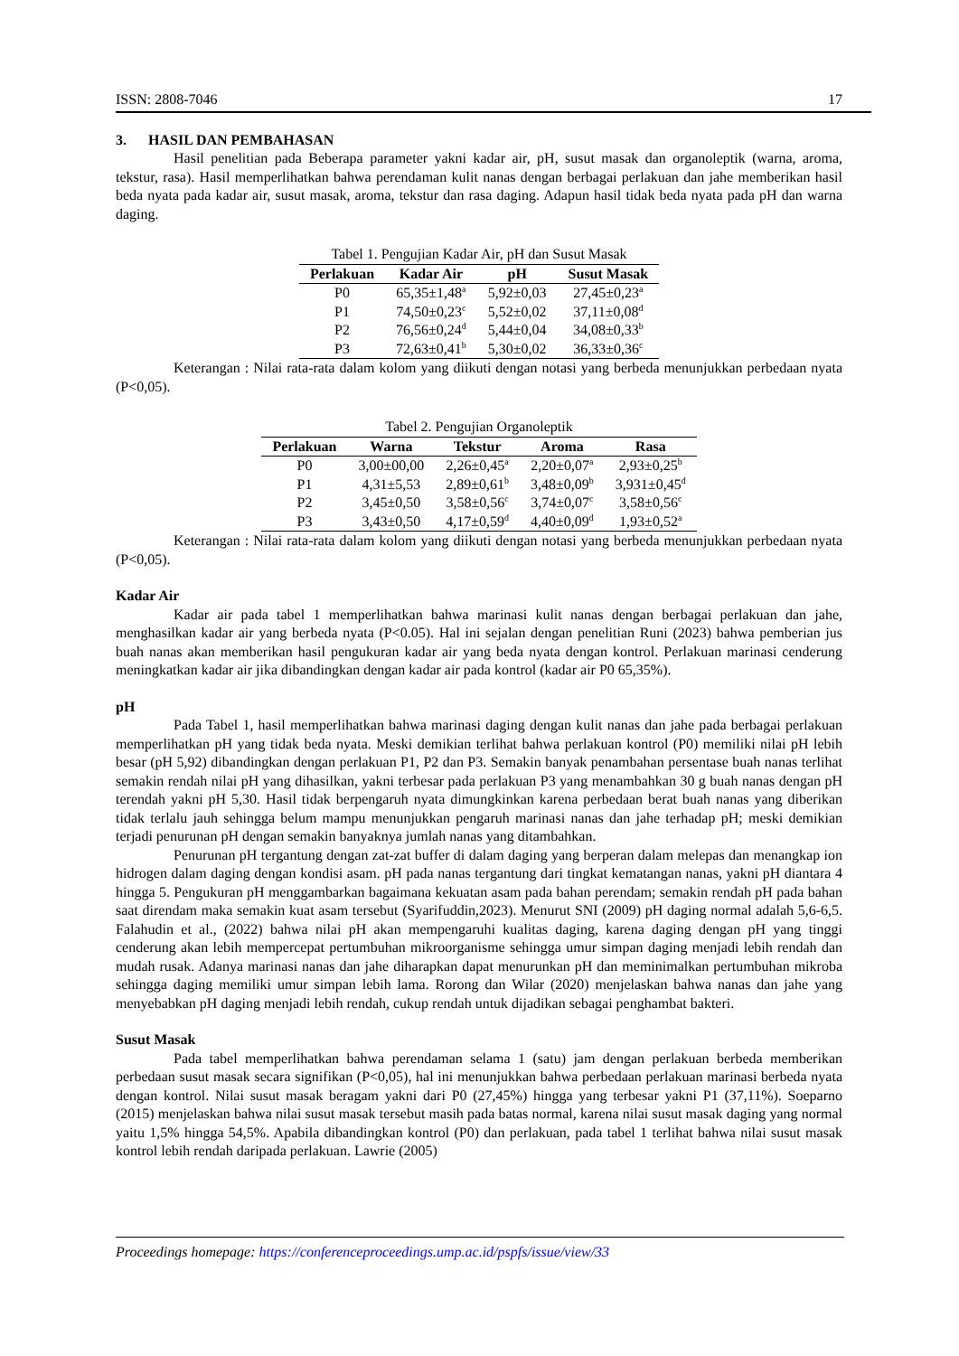ISSN: 2808-7046 17
3. HASIL DAN PEMBAHASAN
Hasil penelitian pada Beberapa parameter yakni kadar air, pH, susut masak dan organoleptik (warna, aroma, tekstur, rasa). Hasil memperlihatkan bahwa perendaman kulit nanas dengan berbagai perlakuan dan jahe memberikan hasil beda nyata pada kadar air, susut masak, aroma, tekstur dan rasa daging. Adapun hasil tidak beda nyata pada pH dan warna daging.
Tabel 1. Pengujian Kadar Air, pH dan Susut Masak
| Perlakuan | Kadar Air | pH | Susut Masak |
| --- | --- | --- | --- |
| P0 | 65,35±1,48<sup>a</sup> | 5,92±0,03 | 27,45±0,23<sup>a</sup> |
| P1 | 74,50±0,23<sup>c</sup> | 5,52±0,02 | 37,11±0,08<sup>d</sup> |
| P2 | 76,56±0,24<sup>d</sup> | 5,44±0,04 | 34,08±0,33<sup>b</sup> |
| P3 | 72,63±0,41<sup>b</sup> | 5,30±0,02 | 36,33±0,36<sup>c</sup> |
Keterangan : Nilai rata-rata dalam kolom yang diikuti dengan notasi yang berbeda menunjukkan perbedaan nyata (P<0,05).
Tabel 2. Pengujian Organoleptik
| Perlakuan | Warna | Tekstur | Aroma | Rasa |
| --- | --- | --- | --- | --- |
| P0 | 3,00±00,00 | 2,26±0,45<sup>a</sup> | 2,20±0,07<sup>a</sup> | 2,93±0,25<sup>b</sup> |
| P1 | 4,31±5,53 | 2,89±0,61<sup>b</sup> | 3,48±0,09<sup>b</sup> | 3,931±0,45<sup>d</sup> |
| P2 | 3,45±0,50 | 3,58±0,56<sup>c</sup> | 3,74±0,07<sup>c</sup> | 3,58±0,56<sup>c</sup> |
| P3 | 3,43±0,50 | 4,17±0,59<sup>d</sup> | 4,40±0,09<sup>d</sup> | 1,93±0,52<sup>a</sup> |
Keterangan : Nilai rata-rata dalam kolom yang diikuti dengan notasi yang berbeda menunjukkan perbedaan nyata (P<0,05).
Kadar Air
Kadar air pada tabel 1 memperlihatkan bahwa marinasi kulit nanas dengan berbagai perlakuan dan jahe, menghasilkan kadar air yang berbeda nyata (P<0.05). Hal ini sejalan dengan penelitian Runi (2023) bahwa pemberian jus buah nanas akan memberikan hasil pengukuran kadar air yang beda nyata dengan kontrol. Perlakuan marinasi cenderung meningkatkan kadar air jika dibandingkan dengan kadar air pada kontrol (kadar air P0 65,35%).
pH
Pada Tabel 1, hasil memperlihatkan bahwa marinasi daging dengan kulit nanas dan jahe pada berbagai perlakuan memperlihatkan pH yang tidak beda nyata. Meski demikian terlihat bahwa perlakuan kontrol (P0) memiliki nilai pH lebih besar (pH 5,92) dibandingkan dengan perlakuan P1, P2 dan P3. Semakin banyak penambahan persentase buah nanas terlihat semakin rendah nilai pH yang dihasilkan, yakni terbesar pada perlakuan P3 yang menambahkan 30 g buah nanas dengan pH terendah yakni pH 5,30. Hasil tidak berpengaruh nyata dimungkinkan karena perbedaan berat buah nanas yang diberikan tidak terlalu jauh sehingga belum mampu menunjukkan pengaruh marinasi nanas dan jahe terhadap pH; meski demikian terjadi penurunan pH dengan semakin banyaknya jumlah nanas yang ditambahkan.
Penurunan pH tergantung dengan zat-zat buffer di dalam daging yang berperan dalam melepas dan menangkap ion hidrogen dalam daging dengan kondisi asam. pH pada nanas tergantung dari tingkat kematangan nanas, yakni pH diantara 4 hingga 5. Pengukuran pH menggambarkan bagaimana kekuatan asam pada bahan perendam; semakin rendah pH pada bahan saat direndam maka semakin kuat asam tersebut (Syarifuddin,2023). Menurut SNI (2009) pH daging normal adalah 5,6-6,5. Falahudin et al., (2022) bahwa nilai pH akan mempengaruhi kualitas daging, karena daging dengan pH yang tinggi cenderung akan lebih mempercepat pertumbuhan mikroorganisme sehingga umur simpan daging menjadi lebih rendah dan mudah rusak. Adanya marinasi nanas dan jahe diharapkan dapat menurunkan pH dan meminimalkan pertumbuhan mikroba sehingga daging memiliki umur simpan lebih lama. Rorong dan Wilar (2020) menjelaskan bahwa nanas dan jahe yang menyebabkan pH daging menjadi lebih rendah, cukup rendah untuk dijadikan sebagai penghambat bakteri.
Susut Masak
Pada tabel memperlihatkan bahwa perendaman selama 1 (satu) jam dengan perlakuan berbeda memberikan perbedaan susut masak secara signifikan (P<0,05), hal ini menunjukkan bahwa perbedaan perlakuan marinasi berbeda nyata dengan kontrol. Nilai susut masak beragam yakni dari P0 (27,45%) hingga yang terbesar yakni P1 (37,11%). Soeparno (2015) menjelaskan bahwa nilai susut masak tersebut masih pada batas normal, karena nilai susut masak daging yang normal yaitu 1,5% hingga 54,5%. Apabila dibandingkan kontrol (P0) dan perlakuan, pada tabel 1 terlihat bahwa nilai susut masak kontrol lebih rendah daripada perlakuan. Lawrie (2005)
Proceedings homepage: https://conferenceproceedings.ump.ac.id/pspfs/issue/view/33